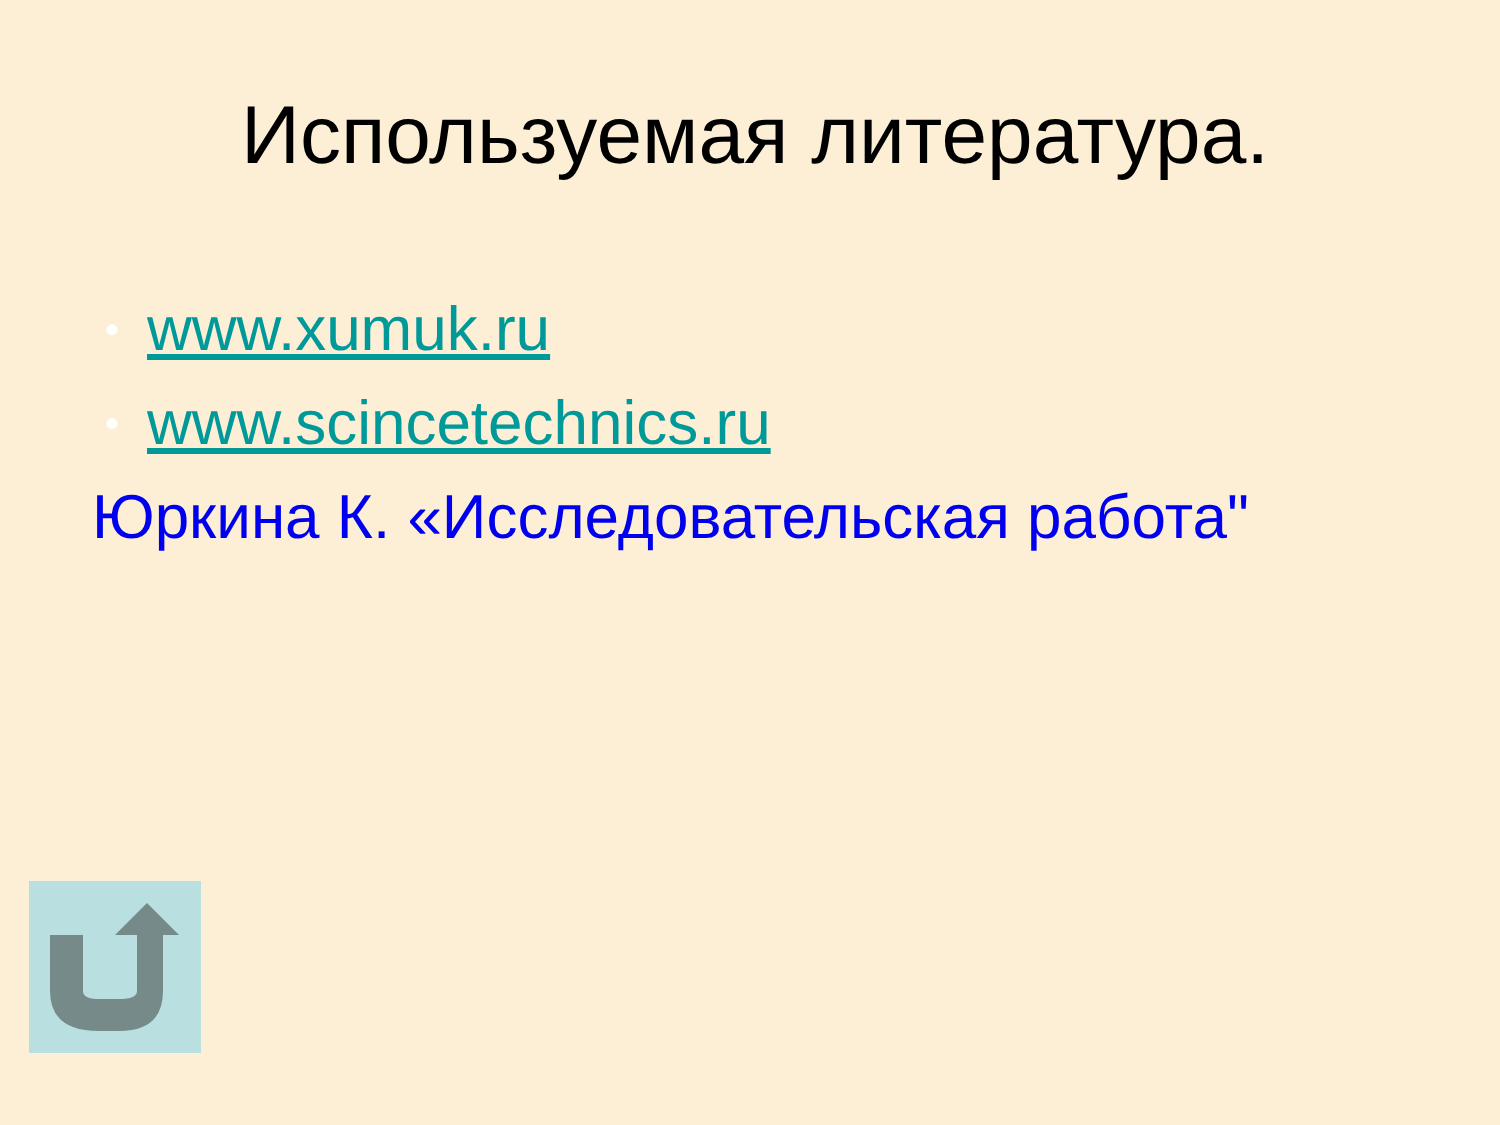Используемая литература.
• www.xumuk.ru
• www.scincetechnics.ru
Юркина К. «Исследовательская работа"